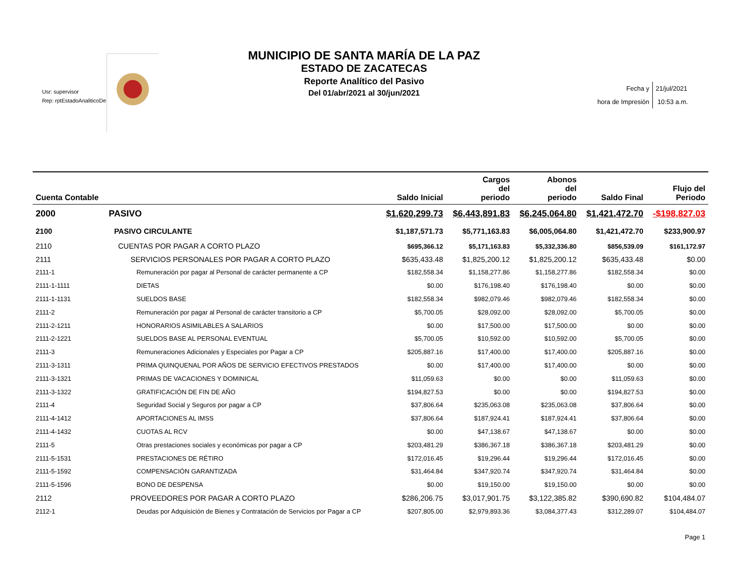Usr: supervisor
Rep: rptEstadoAnaliticoDe
MUNICIPIO DE SANTA MARÍA DE LA PAZ
ESTADO DE ZACATECAS
Reporte Analítico del Pasivo
Del 01/abr/2021 al 30/jun/2021
| Fecha y | 21/jul/2021 |
| hora de Impresión | 10:53 a.m. |
| Cuenta Contable | | Saldo Inicial | Cargos del periodo | Abonos del periodo | Saldo Final | Flujo del Periodo |
| --- | --- | --- | --- | --- | --- | --- |
| 2000 | PASIVO | $1,620,299.73 | $6,443,891.83 | $6,245,064.80 | $1,421,472.70 | -$198,827.03 |
| 2100 | PASIVO CIRCULANTE | $1,187,571.73 | $5,771,163.83 | $6,005,064.80 | $1,421,472.70 | $233,900.97 |
| 2110 | CUENTAS POR PAGAR A CORTO PLAZO | $695,366.12 | $5,171,163.83 | $5,332,336.80 | $856,539.09 | $161,172.97 |
| 2111 | SERVICIOS PERSONALES POR PAGAR A CORTO PLAZO | $635,433.48 | $1,825,200.12 | $1,825,200.12 | $635,433.48 | $0.00 |
| 2111-1 | Remuneración por pagar al Personal de carácter permanente a CP | $182,558.34 | $1,158,277.86 | $1,158,277.86 | $182,558.34 | $0.00 |
| 2111-1-1111 | DIETAS | $0.00 | $176,198.40 | $176,198.40 | $0.00 | $0.00 |
| 2111-1-1131 | SUELDOS BASE | $182,558.34 | $982,079.46 | $982,079.46 | $182,558.34 | $0.00 |
| 2111-2 | Remuneración por pagar al Personal de carácter transitorio a CP | $5,700.05 | $28,092.00 | $28,092.00 | $5,700.05 | $0.00 |
| 2111-2-1211 | HONORARIOS ASIMILABLES A SALARIOS | $0.00 | $17,500.00 | $17,500.00 | $0.00 | $0.00 |
| 2111-2-1221 | SUELDOS BASE AL PERSONAL EVENTUAL | $5,700.05 | $10,592.00 | $10,592.00 | $5,700.05 | $0.00 |
| 2111-3 | Remuneraciones Adicionales y Especiales por Pagar a CP | $205,887.16 | $17,400.00 | $17,400.00 | $205,887.16 | $0.00 |
| 2111-3-1311 | PRIMA QUINQUENAL POR AÑOS DE SERVICIO EFECTIVOS PRESTADOS | $0.00 | $17,400.00 | $17,400.00 | $0.00 | $0.00 |
| 2111-3-1321 | PRIMAS DE VACACIONES Y DOMINICAL | $11,059.63 | $0.00 | $0.00 | $11,059.63 | $0.00 |
| 2111-3-1322 | GRATIFICACIÓN DE FIN DE AÑO | $194,827.53 | $0.00 | $0.00 | $194,827.53 | $0.00 |
| 2111-4 | Seguridad Social y Seguros por pagar a CP | $37,806.64 | $235,063.08 | $235,063.08 | $37,806.64 | $0.00 |
| 2111-4-1412 | APORTACIONES AL IMSS | $37,806.64 | $187,924.41 | $187,924.41 | $37,806.64 | $0.00 |
| 2111-4-1432 | CUOTAS AL RCV | $0.00 | $47,138.67 | $47,138.67 | $0.00 | $0.00 |
| 2111-5 | Otras prestaciones sociales y económicas por pagar a CP | $203,481.29 | $386,367.18 | $386,367.18 | $203,481.29 | $0.00 |
| 2111-5-1531 | PRESTACIONES DE RÉTIRO | $172,016.45 | $19,296.44 | $19,296.44 | $172,016.45 | $0.00 |
| 2111-5-1592 | COMPENSACIÓN GARANTIZADA | $31,464.84 | $347,920.74 | $347,920.74 | $31,464.84 | $0.00 |
| 2111-5-1596 | BONO DE DESPENSA | $0.00 | $19,150.00 | $19,150.00 | $0.00 | $0.00 |
| 2112 | PROVEEDORES POR PAGAR A CORTO PLAZO | $286,206.75 | $3,017,901.75 | $3,122,385.82 | $390,690.82 | $104,484.07 |
| 2112-1 | Deudas por Adquisición de Bienes y Contratación de Servicios por Pagar a CP | $207,805.00 | $2,979,893.36 | $3,084,377.43 | $312,289.07 | $104,484.07 |
| Page 1 | | | | | | |